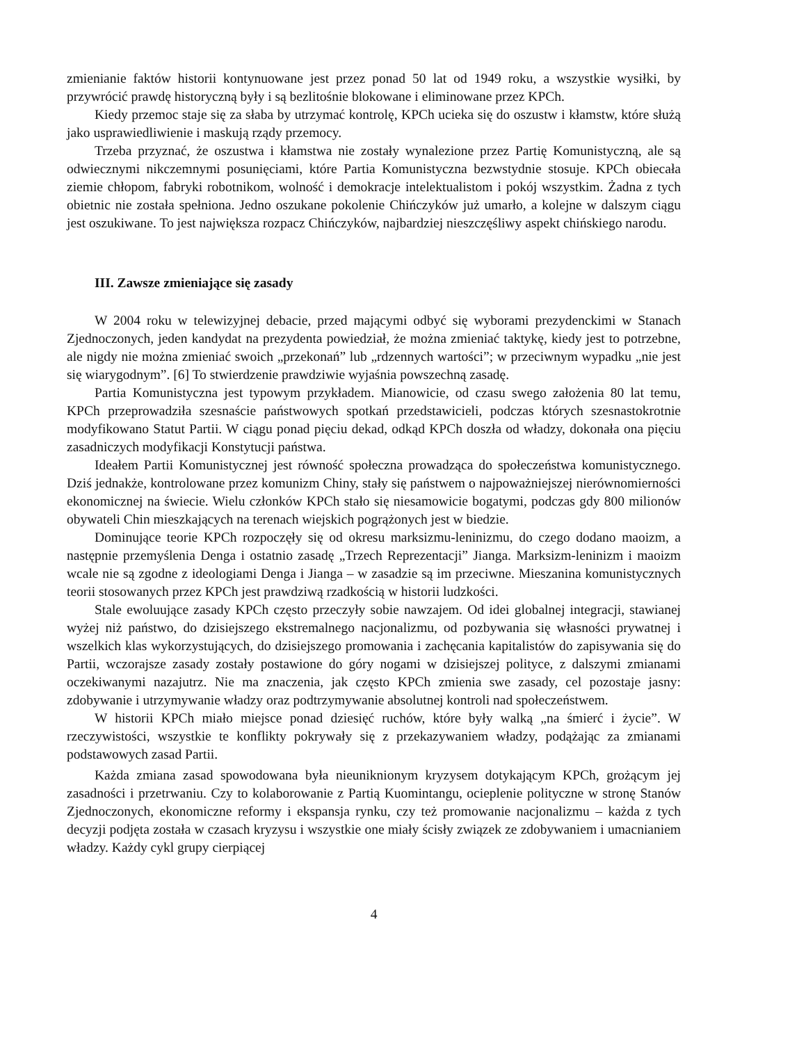zmienianie faktów historii kontynuowane jest przez ponad 50 lat od 1949 roku, a wszystkie wysiłki, by przywrócić prawdę historyczną były i są bezlitośnie blokowane i eliminowane przez KPCh.
Kiedy przemoc staje się za słaba by utrzymać kontrolę, KPCh ucieka się do oszustw i kłamstw, które służą jako usprawiedliwienie i maskują rządy przemocy.
Trzeba przyznać, że oszustwa i kłamstwa nie zostały wynalezione przez Partię Komunistyczną, ale są odwiecznymi nikczemnymi posunięciami, które Partia Komunistyczna bezwstydnie stosuje. KPCh obiecała ziemie chłopom, fabryki robotnikom, wolność i demokracje intelektualistom i pokój wszystkim. Żadna z tych obietnic nie została spełniona. Jedno oszukane pokolenie Chińczyków już umarło, a kolejne w dalszym ciągu jest oszukiwane. To jest największa rozpacz Chińczyków, najbardziej nieszczęśliwy aspekt chińskiego narodu.
III. Zawsze zmieniające się zasady
W 2004 roku w telewizyjnej debacie, przed mającymi odbyć się wyborami prezydenckimi w Stanach Zjednoczonych, jeden kandydat na prezydenta powiedział, że można zmieniać taktykę, kiedy jest to potrzebne, ale nigdy nie można zmieniać swoich „przekonań” lub „rdzennych wartości”; w przeciwnym wypadku „nie jest się wiarygodnym”. [6] To stwierdzenie prawdziwie wyjaśnia powszechną zasadę.
Partia Komunistyczna jest typowym przykładem. Mianowicie, od czasu swego założenia 80 lat temu, KPCh przeprowadziła szesnaście państwowych spotkań przedstawicieli, podczas których szesnastokrotnie modyfikowano Statut Partii. W ciągu ponad pięciu dekad, odkąd KPCh doszła od władzy, dokonała ona pięciu zasadniczych modyfikacji Konstytucji państwa.
Ideałem Partii Komunistycznej jest równość społeczna prowadząca do społeczeństwa komunistycznego. Dziś jednakże, kontrolowane przez komunizm Chiny, stały się państwem o najpoważniejszej nierównomierności ekonomicznej na świecie. Wielu członków KPCh stało się niesamowicie bogatymi, podczas gdy 800 milionów obywateli Chin mieszkających na terenach wiejskich pogrążonych jest w biedzie.
Dominujące teorie KPCh rozpoczęły się od okresu marksizmu-leninizmu, do czego dodano maoizm, a następnie przemyślenia Denga i ostatnio zasadę „Trzech Reprezentacji” Jianga. Marksizm-leninizm i maoizm wcale nie są zgodne z ideologiami Denga i Jianga – w zasadzie są im przeciwne. Mieszanina komunistycznych teorii stosowanych przez KPCh jest prawdziwą rzadkością w historii ludzkości.
Stale ewoluujące zasady KPCh często przeczyły sobie nawzajem. Od idei globalnej integracji, stawianej wyżej niż państwo, do dzisiejszego ekstremalnego nacjonalizmu, od pozbywania się własności prywatnej i wszelkich klas wykorzystujących, do dzisiejszego promowania i zachęcania kapitalistów do zapisywania się do Partii, wczorajsze zasady zostały postawione do góry nogami w dzisiejszej polityce, z dalszymi zmianami oczekiwanymi nazajutrz. Nie ma znaczenia, jak często KPCh zmienia swe zasady, cel pozostaje jasny: zdobywanie i utrzymywanie władzy oraz podtrzymywanie absolutnej kontroli nad społeczeństwem.
W historii KPCh miało miejsce ponad dziesięć ruchów, które były walką „na śmierć i życie”. W rzeczywistości, wszystkie te konflikty pokrywały się z przekazywaniem władzy, podążając za zmianami podstawowych zasad Partii.
Każda zmiana zasad spowodowana była nieuniknionym kryzysem dotykającym KPCh, grożącym jej zasadności i przetrwaniu. Czy to kolaborowanie z Partią Kuomintangu, ocieplenie polityczne w stronę Stanów Zjednoczonych, ekonomiczne reformy i ekspansja rynku, czy też promowanie nacjonalizmu – każda z tych decyzji podjęta została w czasach kryzysu i wszystkie one miały ścisły związek ze zdobywaniem i umacnianiem władzy. Każdy cykl grupy cierpiącej
4